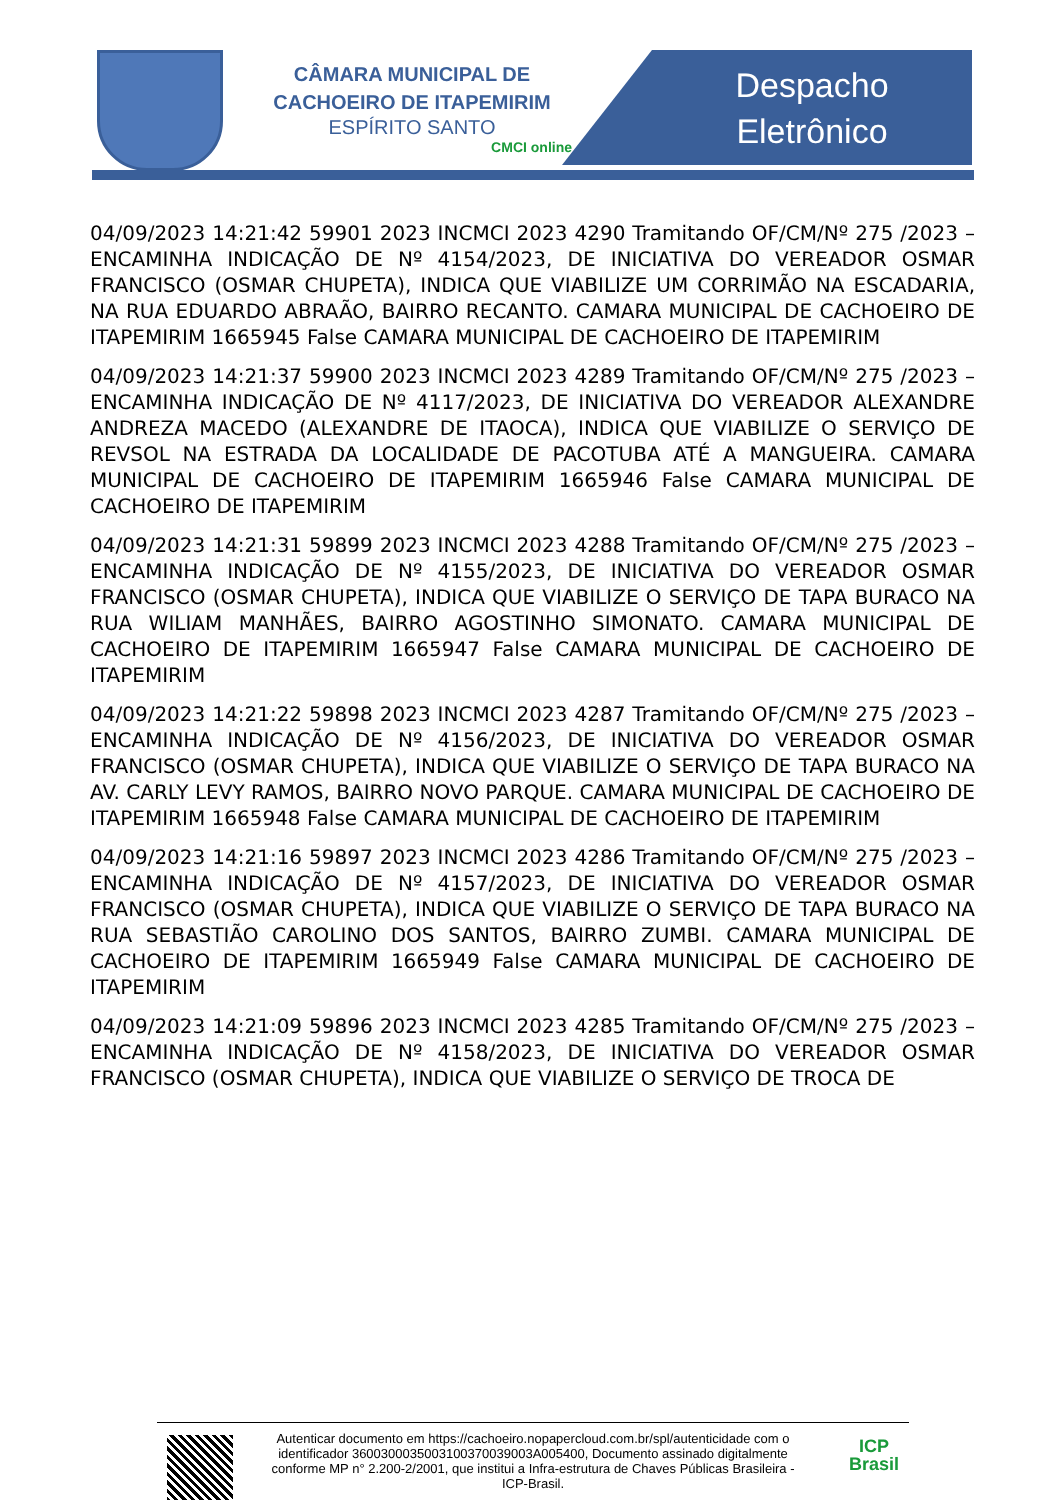CÂMARA MUNICIPAL DE CACHOEIRO DE ITAPEMIRIM
ESPÍRITO SANTO
CMCI online
Despacho
Eletrônico
04/09/2023 14:21:42 59901 2023 INCMCI 2023 4290 Tramitando OF/CM/Nº 275 /2023 – ENCAMINHA INDICAÇÃO DE Nº 4154/2023, DE INICIATIVA DO VEREADOR OSMAR FRANCISCO (OSMAR CHUPETA), INDICA QUE VIABILIZE UM CORRIMÃO NA ESCADARIA, NA RUA EDUARDO ABRAÃO, BAIRRO RECANTO. CAMARA MUNICIPAL DE CACHOEIRO DE ITAPEMIRIM 1665945 False CAMARA MUNICIPAL DE CACHOEIRO DE ITAPEMIRIM
04/09/2023 14:21:37 59900 2023 INCMCI 2023 4289 Tramitando OF/CM/Nº 275 /2023 – ENCAMINHA INDICAÇÃO DE Nº 4117/2023, DE INICIATIVA DO VEREADOR ALEXANDRE ANDREZA MACEDO (ALEXANDRE DE ITAOCA), INDICA QUE VIABILIZE O SERVIÇO DE REVSOL NA ESTRADA DA LOCALIDADE DE PACOTUBA ATÉ A MANGUEIRA. CAMARA MUNICIPAL DE CACHOEIRO DE ITAPEMIRIM 1665946 False CAMARA MUNICIPAL DE CACHOEIRO DE ITAPEMIRIM
04/09/2023 14:21:31 59899 2023 INCMCI 2023 4288 Tramitando OF/CM/Nº 275 /2023 – ENCAMINHA INDICAÇÃO DE Nº 4155/2023, DE INICIATIVA DO VEREADOR OSMAR FRANCISCO (OSMAR CHUPETA), INDICA QUE VIABILIZE O SERVIÇO DE TAPA BURACO NA RUA WILIAM MANHÃES, BAIRRO AGOSTINHO SIMONATO. CAMARA MUNICIPAL DE CACHOEIRO DE ITAPEMIRIM 1665947 False CAMARA MUNICIPAL DE CACHOEIRO DE ITAPEMIRIM
04/09/2023 14:21:22 59898 2023 INCMCI 2023 4287 Tramitando OF/CM/Nº 275 /2023 – ENCAMINHA INDICAÇÃO DE Nº 4156/2023, DE INICIATIVA DO VEREADOR OSMAR FRANCISCO (OSMAR CHUPETA), INDICA QUE VIABILIZE O SERVIÇO DE TAPA BURACO NA AV. CARLY LEVY RAMOS, BAIRRO NOVO PARQUE. CAMARA MUNICIPAL DE CACHOEIRO DE ITAPEMIRIM 1665948 False CAMARA MUNICIPAL DE CACHOEIRO DE ITAPEMIRIM
04/09/2023 14:21:16 59897 2023 INCMCI 2023 4286 Tramitando OF/CM/Nº 275 /2023 – ENCAMINHA INDICAÇÃO DE Nº 4157/2023, DE INICIATIVA DO VEREADOR OSMAR FRANCISCO (OSMAR CHUPETA), INDICA QUE VIABILIZE O SERVIÇO DE TAPA BURACO NA RUA SEBASTIÃO CAROLINO DOS SANTOS, BAIRRO ZUMBI. CAMARA MUNICIPAL DE CACHOEIRO DE ITAPEMIRIM 1665949 False CAMARA MUNICIPAL DE CACHOEIRO DE ITAPEMIRIM
04/09/2023 14:21:09 59896 2023 INCMCI 2023 4285 Tramitando OF/CM/Nº 275 /2023 – ENCAMINHA INDICAÇÃO DE Nº 4158/2023, DE INICIATIVA DO VEREADOR OSMAR FRANCISCO (OSMAR CHUPETA), INDICA QUE VIABILIZE O SERVIÇO DE TROCA DE
Autenticar documento em https://cachoeiro.nopapercloud.com.br/spl/autenticidade com o identificador 3600300035003100370039003A005400, Documento assinado digitalmente conforme MP n° 2.200-2/2001, que institui a Infra-estrutura de Chaves Públicas Brasileira - ICP-Brasil.
ICP
Brasil